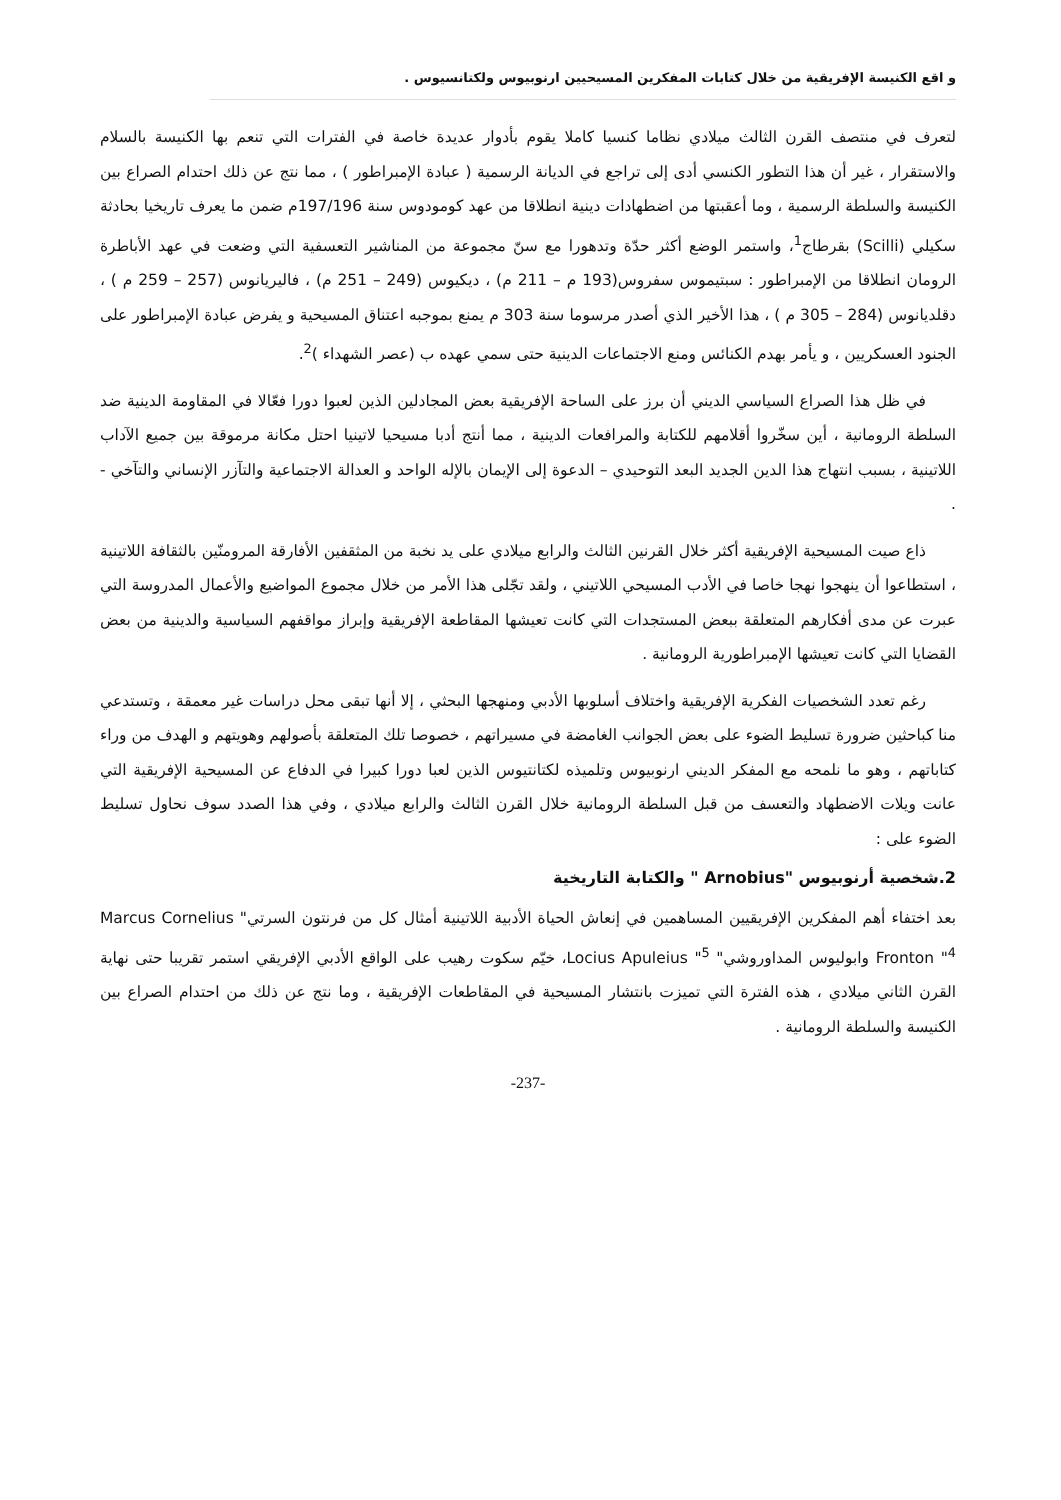و اقع الكنيسة الإفريقية من خلال كتابات المفكرين المسيحيين ارنوبيوس ولكتانسيوس .
لتعرف في منتصف القرن الثالث ميلادي نظاما كنسيا كاملا يقوم بأدوار عديدة خاصة في الفترات التي تنعم بها الكنيسة بالسلام والاستقرار ، غير أن هذا التطور الكنسي أدى إلى تراجع في الديانة الرسمية ( عبادة الإمبراطور ) ، مما نتج عن ذلك احتدام الصراع بين الكنيسة والسلطة الرسمية ، وما أعقبتها من اضطهادات دينية انطلاقا من عهد كومودوس سنة 197/196م ضمن ما يعرف تاريخيا بحادثة سكيلي (Scilli) بقرطاج<sup>1</sup>، واستمر الوضع أكثر حدّة وتدهورا مع سنّ مجموعة من المناشير التعسفية التي وضعت في عهد الأباطرة الرومان انطلاقا من الإمبراطور : سبتيموس سفروس(193 م – 211 م) ، ديكيوس (249 – 251 م) ، فاليريانوس (257 – 259 م ) ، دقلديانوس (284 – 305 م ) ، هذا الأخير الذي أصدر مرسوما سنة 303 م يمنع بموجبه اعتناق المسيحية و يفرض عبادة الإمبراطور على الجنود العسكريين ، و يأمر بهدم الكنائس ومنع الاجتماعات الدينية حتى سمي عهده ب (عصر الشهداء )<sup>2</sup>.
في ظل هذا الصراع السياسي الديني أن برز على الساحة الإفريقية بعض المجادلين الذين لعبوا دورا فعّالا في المقاومة الدينية ضد السلطة الرومانية ، أين سخّروا أقلامهم للكتابة والمرافعات الدينية ، مما أنتج أدبا مسيحيا لاتينيا احتل مكانة مرموقة بين جميع الآداب اللاتينية ، بسبب انتهاج هذا الدين الجديد البعد التوحيدي – الدعوة إلى الإيمان بالإله الواحد و العدالة الاجتماعية والتآزر الإنساني والتآخي - .
ذاع صيت المسيحية الإفريقية أكثر خلال القرنين الثالث والرابع ميلادي على يد نخبة من المثقفين الأفارقة المرومنّين بالثقافة اللاتينية ، استطاعوا أن ينهجوا نهجا خاصا في الأدب المسيحي اللاتيني ، ولقد تجّلى هذا الأمر من خلال مجموع المواضيع والأعمال المدروسة التي عبرت عن مدى أفكارهم المتعلقة ببعض المستجدات التي كانت تعيشها المقاطعة الإفريقية وإبراز مواقفهم السياسية والدينية من بعض القضايا التي كانت تعيشها الإمبراطورية الرومانية .
رغم تعدد الشخصيات الفكرية الإفريقية واختلاف أسلوبها الأدبي ومنهجها البحثي ، إلا أنها تبقى محل دراسات غير معمقة ، وتستدعي منا كباحثين ضرورة تسليط الضوء على بعض الجوانب الغامضة في مسيراتهم ، خصوصا تلك المتعلقة بأصولهم وهويتهم و الهدف من وراء كتاباتهم ، وهو ما نلمحه مع المفكر الديني ارنوبيوس وتلميذه لكتانتيوس الذين لعبا دورا كبيرا في الدفاع عن المسيحية الإفريقية التي عانت ويلات الاضطهاد والتعسف من قبل السلطة الرومانية خلال القرن الثالث والرابع ميلادي ، وفي هذا الصدد سوف نحاول تسليط الضوء على :
2.شخصية أرنوبيوس "Arnobius " والكتابة التاريخية
بعد اختفاء أهم المفكرين الإفريقيين المساهمين في إنعاش الحياة الأدبية اللاتينية أمثال كل من فرنتون السرتي" Marcus Cornelius Fronton "<sup>4</sup> وابوليوس المداوروشي" Locius Apuleius "<sup>5</sup>، خيّم سكوت رهيب على الواقع الأدبي الإفريقي استمر تقريبا حتى نهاية القرن الثاني ميلادي ، هذه الفترة التي تميزت بانتشار المسيحية في المقاطعات الإفريقية ، وما نتج عن ذلك من احتدام الصراع بين الكنيسة والسلطة الرومانية .
-237-